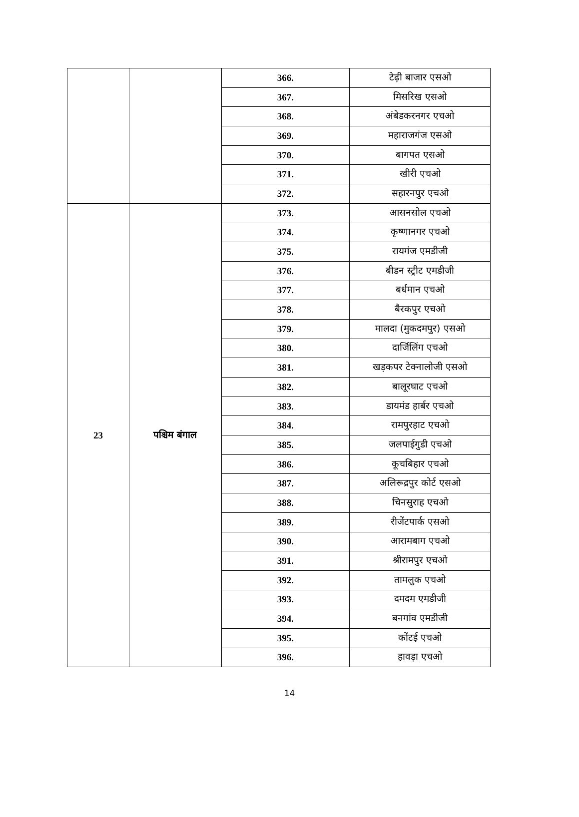| | | 366. | टेढ़ी बाजार एसओ |
| | | 367. | मिसरिख एसओ |
| | | 368. | अंबेडकरनगर एचओ |
| | | 369. | महाराजगंज एसओ |
| | | 370. | बागपत एसओ |
| | | 371. | खीरी एचओ |
| | | 372. | सहारनपुर एचओ |
| 23 | पश्चिम बंगाल | 373. | आसनसोल एचओ |
| | | 374. | कृष्णानगर एचओ |
| | | 375. | रायगंज एमडीजी |
| | | 376. | बीडन स्ट्रीट एमडीजी |
| | | 377. | बर्धमान एचओ |
| | | 378. | बैरकपुर एचओ |
| | | 379. | मालदा (मुकदमपुर) एसओ |
| | | 380. | दार्जिलिंग एचओ |
| | | 381. | खड़कपर टेक्नालोजी एसओ |
| | | 382. | बालूरघाट एचओ |
| | | 383. | डायमंड हार्बर एचओ |
| | | 384. | रामपुरहाट एचओ |
| | | 385. | जलपाईगुडी एचओ |
| | | 386. | कूचबिहार एचओ |
| | | 387. | अलिरूद्रपुर कोर्ट एसओ |
| | | 388. | चिनसुराह एचओ |
| | | 389. | रीजेंटपार्क एसओ |
| | | 390. | आरामबाग एचओ |
| | | 391. | श्रीरामपुर एचओ |
| | | 392. | तामलुक एचओ |
| | | 393. | दमदम एमडीजी |
| | | 394. | बनगांव एमडीजी |
| | | 395. | कोंटई एचओ |
| | | 396. | हावड़ा एचओ |
14